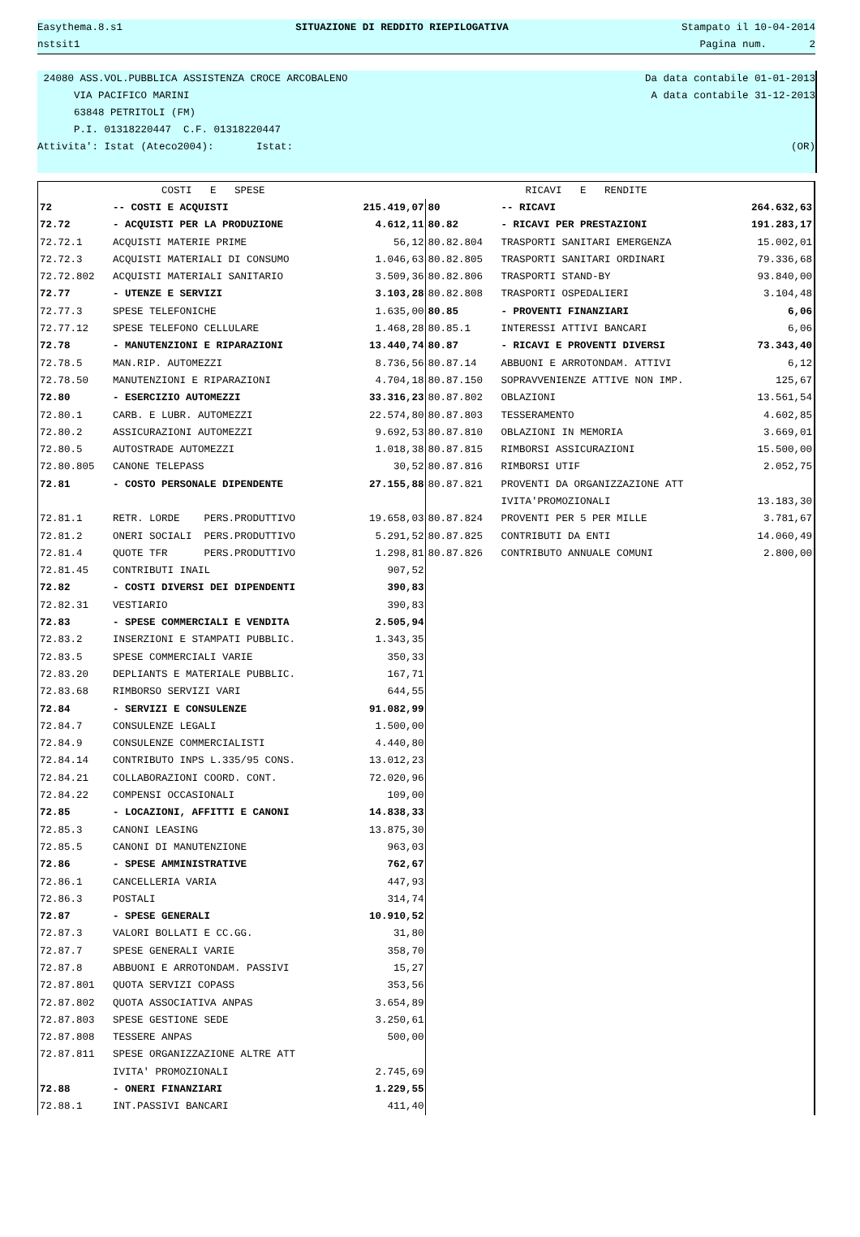Easythema.8.s1 SITUAZIONE DI REDDITO RIEPILOGATIVA Stampato il 10-04-2014
nstsit1 Pagina num. 2
24080 ASS.VOL.PUBBLICA ASSISTENZA CROCE ARCOBALENO Da data contabile 01-01-2013
VIA PACIFICO MARINI A data contabile 31-12-2013
63848 PETRITOLI (FM)
P.I. 01318220447 C.F. 01318220447
Attivita': Istat (Ateco2004): Istat: (OR)
| | COSTI E SPESE | | | RICAVI E RENDITE | |
| 72 | -- COSTI E ACQUISTI | 215.419,07 | 80 | -- RICAVI | 264.632,63 |
| 72.72 | - ACQUISTI PER LA PRODUZIONE | 4.612,11 | 80.82 | - RICAVI PER PRESTAZIONI | 191.283,17 |
| 72.72.1 | ACQUISTI MATERIE PRIME | 56,12 | 80.82.804 | TRASPORTI SANITARI EMERGENZA | 15.002,01 |
| 72.72.3 | ACQUISTI MATERIALI DI CONSUMO | 1.046,63 | 80.82.805 | TRASPORTI SANITARI ORDINARI | 79.336,68 |
| 72.72.802 | ACQUISTI MATERIALI SANITARIO | 3.509,36 | 80.82.806 | TRASPORTI STAND-BY | 93.840,00 |
| 72.77 | - UTENZE E SERVIZI | 3.103,28 | 80.82.808 | TRASPORTI OSPEDALIERI | 3.104,48 |
| 72.77.3 | SPESE TELEFONICHE | 1.635,00 | 80.85 | - PROVENTI FINANZIARI | 6,06 |
| 72.77.12 | SPESE TELEFONO CELLULARE | 1.468,28 | 80.85.1 | INTERESSI ATTIVI BANCARI | 6,06 |
| 72.78 | - MANUTENZIONI E RIPARAZIONI | 13.440,74 | 80.87 | - RICAVI E PROVENTI DIVERSI | 73.343,40 |
| 72.78.5 | MAN.RIP. AUTOMEZZI | 8.736,56 | 80.87.14 | ABBUONI E ARROTONDAM. ATTIVI | 6,12 |
| 72.78.50 | MANUTENZIONI E RIPARAZIONI | 4.704,18 | 80.87.150 | SOPRAVVENIENZE ATTIVE NON IMP. | 125,67 |
| 72.80 | - ESERCIZIO AUTOMEZZI | 33.316,23 | 80.87.802 | OBLAZIONI | 13.561,54 |
| 72.80.1 | CARB. E LUBR. AUTOMEZZI | 22.574,80 | 80.87.803 | TESSERAMENTO | 4.602,85 |
| 72.80.2 | ASSICURAZIONI AUTOMEZZI | 9.692,53 | 80.87.810 | OBLAZIONI IN MEMORIA | 3.669,01 |
| 72.80.5 | AUTOSTRADE AUTOMEZZI | 1.018,38 | 80.87.815 | RIMBORSI ASSICURAZIONI | 15.500,00 |
| 72.80.805 | CANONE TELEPASS | 30,52 | 80.87.816 | RIMBORSI UTIF | 2.052,75 |
| 72.81 | - COSTO PERSONALE DIPENDENTE | 27.155,88 | 80.87.821 | PROVENTI DA ORGANIZZAZIONE ATT | |
| | | | | IVITA'PROMOZIONALI | 13.183,30 |
| 72.81.1 | RETR. LORDE PERS.PRODUTTIVO | 19.658,03 | 80.87.824 | PROVENTI PER 5 PER MILLE | 3.781,67 |
| 72.81.2 | ONERI SOCIALI PERS.PRODUTTIVO | 5.291,52 | 80.87.825 | CONTRIBUTI DA ENTI | 14.060,49 |
| 72.81.4 | QUOTE TFR PERS.PRODUTTIVO | 1.298,81 | 80.87.826 | CONTRIBUTO ANNUALE COMUNI | 2.800,00 |
| 72.81.45 | CONTRIBUTI INAIL | 907,52 | | | |
| 72.82 | - COSTI DIVERSI DEI DIPENDENTI | 390,83 | | | |
| 72.82.31 | VESTIARIO | 390,83 | | | |
| 72.83 | - SPESE COMMERCIALI E VENDITA | 2.505,94 | | | |
| 72.83.2 | INSERZIONI E STAMPATI PUBBLIC. | 1.343,35 | | | |
| 72.83.5 | SPESE COMMERCIALI VARIE | 350,33 | | | |
| 72.83.20 | DEPLIANTS E MATERIALE PUBBLIC. | 167,71 | | | |
| 72.83.68 | RIMBORSO SERVIZI VARI | 644,55 | | | |
| 72.84 | - SERVIZI E CONSULENZE | 91.082,99 | | | |
| 72.84.7 | CONSULENZE LEGALI | 1.500,00 | | | |
| 72.84.9 | CONSULENZE COMMERCIALISTI | 4.440,80 | | | |
| 72.84.14 | CONTRIBUTO INPS L.335/95 CONS. | 13.012,23 | | | |
| 72.84.21 | COLLABORAZIONI COORD. CONT. | 72.020,96 | | | |
| 72.84.22 | COMPENSI OCCASIONALI | 109,00 | | | |
| 72.85 | - LOCAZIONI, AFFITTI E CANONI | 14.838,33 | | | |
| 72.85.3 | CANONI LEASING | 13.875,30 | | | |
| 72.85.5 | CANONI DI MANUTENZIONE | 963,03 | | | |
| 72.86 | - SPESE AMMINISTRATIVE | 762,67 | | | |
| 72.86.1 | CANCELLERIA VARIA | 447,93 | | | |
| 72.86.3 | POSTALI | 314,74 | | | |
| 72.87 | - SPESE GENERALI | 10.910,52 | | | |
| 72.87.3 | VALORI BOLLATI E CC.GG. | 31,80 | | | |
| 72.87.7 | SPESE GENERALI VARIE | 358,70 | | | |
| 72.87.8 | ABBUONI E ARROTONDAM. PASSIVI | 15,27 | | | |
| 72.87.801 | QUOTA SERVIZI COPASS | 353,56 | | | |
| 72.87.802 | QUOTA ASSOCIATIVA ANPAS | 3.654,89 | | | |
| 72.87.803 | SPESE GESTIONE SEDE | 3.250,61 | | | |
| 72.87.808 | TESSERE ANPAS | 500,00 | | | |
| 72.87.811 | SPESE ORGANIZZAZIONE ALTRE ATT | | | | |
| | IVITA' PROMOZIONALI | 2.745,69 | | | |
| 72.88 | - ONERI FINANZIARI | 1.229,55 | | | |
| 72.88.1 | INT.PASSIVI BANCARI | 411,40 | | | |